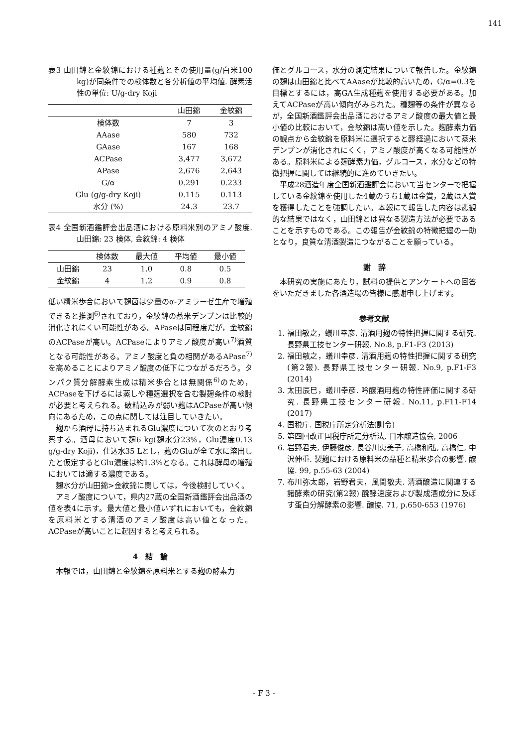141
表3 山田錦と金紋錦における種麹とその使用量(g/白米100 kg)が同条件での検体数と各分析値の平均値. 酵素活性の単位: U/g-dry Koji
| | 山田錦 | 金紋錦 |
| --- | --- | --- |
| 検体数 | 7 | 3 |
| AAase | 580 | 732 |
| GAase | 167 | 168 |
| ACPase | 3,477 | 3,672 |
| APase | 2,676 | 2,643 |
| G/α | 0.291 | 0.233 |
| Glu (g/g-dry Koji) | 0.115 | 0.113 |
| 水分 (%) | 24.3 | 23.7 |
表4 全国新酒鑑評会出品酒における原料米別のアミノ酸度. 山田錦: 23 検体, 金紋錦: 4 検体
| | 検体数 | 最大値 | 平均値 | 最小値 |
| --- | --- | --- | --- | --- |
| 山田錦 | 23 | 1.0 | 0.8 | 0.5 |
| 金紋錦 | 4 | 1.2 | 0.9 | 0.8 |
低い精米歩合において麹菌は少量のα-アミラーゼ生産で増殖できると推測<sup>6)</sup>されており，金紋錦の蒸米デンプンは比較的消化されにくい可能性がある。APaseは同程度だが，金紋錦のACPaseが高い。ACPaseによりアミノ酸度が高い<sup>7)</sup>酒質となる可能性がある。アミノ酸度と負の相関があるAPase<sup>7)</sup>を高めることによりアミノ酸度の低下につながるだろう。タンパク質分解酵素生成は精米歩合とは無関係<sup>6)</sup>のため，ACPaseを下げるには蒸しや種麹選択を含む製麹条件の検討が必要と考えられる。破精込みが弱い麹はACPaseが高い傾向にあるため，この点に関しては注目していきたい。
麹から酒母に持ち込まれるGlu濃度について次のとおり考察する。酒母において麹6 kg(麹水分23%，Glu濃度0.13 g/g-dry Koji)，仕込水35 Lとし，麹のGluが全て水に溶出したと仮定するとGlu濃度は約1.3%となる。これは酵母の増殖においては適する濃度である。
麹水分が山田錦>金紋錦に関しては，今後検討していく。
アミノ酸度について，県内27蔵の全国新酒鑑評会出品酒の値を表4に示す。最大値と最小値いずれにおいても，金紋錦を原料米とする清酒のアミノ酸度は高い値となった。ACPaseが高いことに起因すると考えられる。
4　結　論
本報では，山田錦と金紋錦を原料米とする麹の酵素力
価とグルコース，水分の測定結果について報告した。金紋錦の麹は山田錦と比べてAAaseが比較的高いため，G/α=0.3を目標とするには，高GA生成種麹を使用する必要がある。加えてACPaseが高い傾向がみられた。種麹等の条件が異なるが，全国新酒鑑評会出品酒におけるアミノ酸度の最大値と最小値の比較において，金紋錦は高い値を示した。麹酵素力価の観点から金紋錦を原料米に選択すると醪経過において蒸米デンプンが消化されにくく，アミノ酸度が高くなる可能性がある。原料米による麹酵素力価，グルコース，水分などの特徴把握に関しては継続的に進めていきたい。
平成28酒造年度全国新酒鑑評会において当センターで把握している金紋錦を使用した4蔵のうち1蔵は金賞，2蔵は入賞を獲得したことを強調したい。本報にて報告した内容は悲観的な結果ではなく，山田錦とは異なる製造方法が必要であることを示すものである。この報告が金紋錦の特徴把握の一助となり，良質な清酒製造につながることを願っている。
謝　辞
本研究の実施にあたり，試料の提供とアンケートへの回答をいただきました各酒造場の皆様に感謝申し上げます。
参考文献
1. 福田敏之，蟻川幸彦. 清酒用麹の特性把握に関する研究. 長野県工技センター研報. No.8, p.F1-F3 (2013)
2. 福田敏之，蟻川幸彦. 清酒用麹の特性把握に関する研究(第2報). 長野県工技センター研報. No.9, p.F1-F3 (2014)
3. 太田辰巳，蟻川幸彦. 吟醸酒用麹の特性評価に関する研究. 長野県工技センター研報. No.11, p.F11-F14 (2017)
4. 国税庁. 国税庁所定分析法(訓令)
5. 第四回改正国税庁所定分析法, 日本醸造協会, 2006
6. 岩野君夫, 伊藤俊彦, 長谷川恵美子, 高橋和弘, 高橋仁, 中沢伸重. 製麹における原料米の品種と精米歩合の影響. 醸協. 99, p.55-63 (2004)
7. 布川弥太郎，岩野君夫，風間敬夫. 清酒醸造に関連する諸酵素の研究(第2報) 醗酵速度および製成酒成分に及ぼす蛋白分解酵素の影響. 醸協. 71, p.650-653 (1976)
- F 3 -